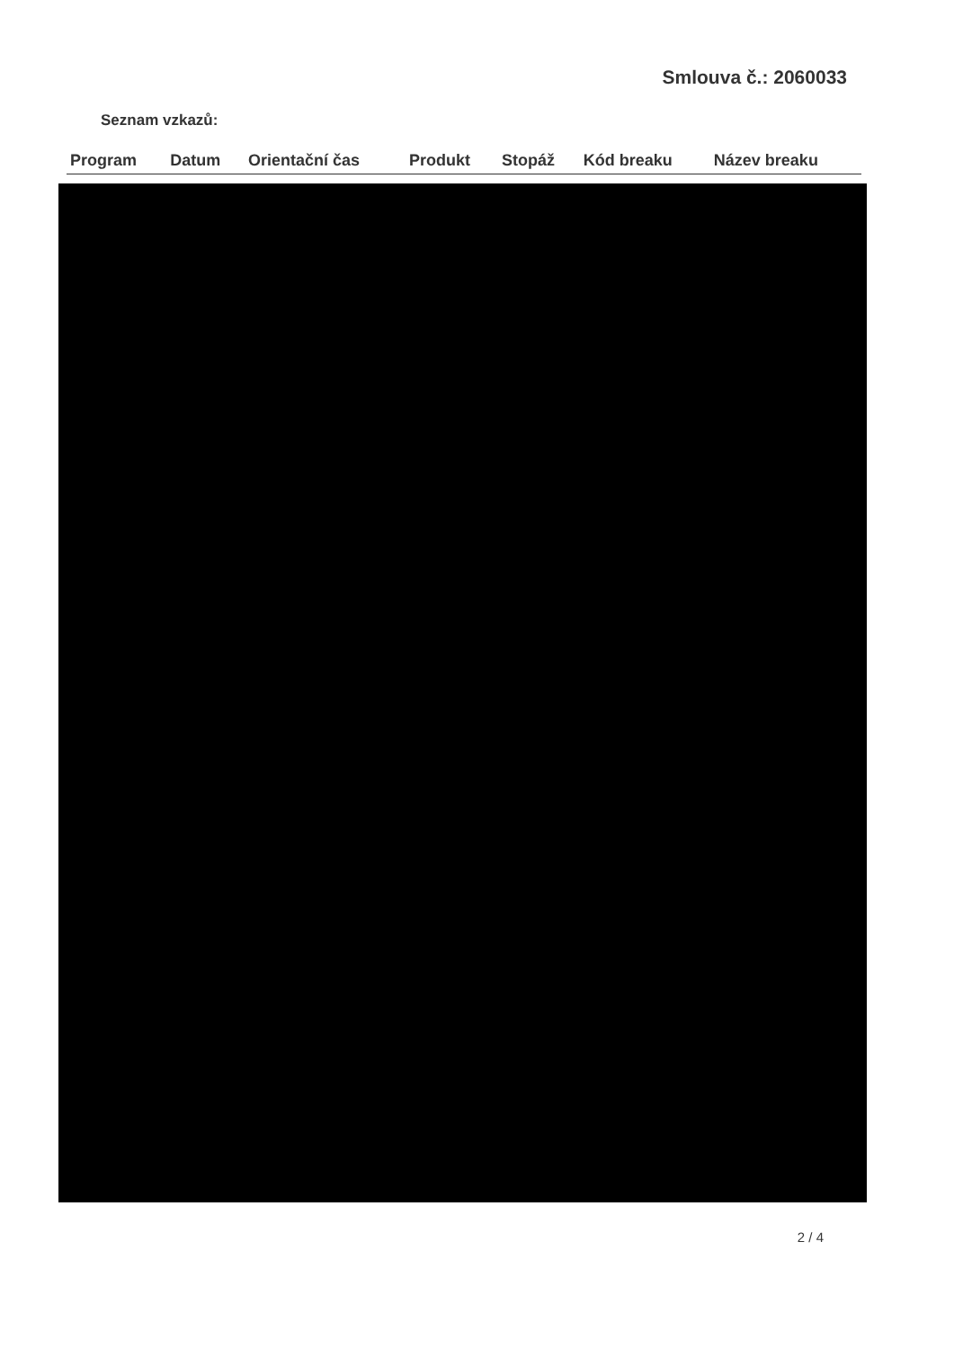Smlouva č.: 2060033
Seznam vzkazů:
| Program | Datum | Orientační čas | Produkt | Stopáž | Kód breaku | Název breaku |
| --- | --- | --- | --- | --- | --- | --- |
2 / 4